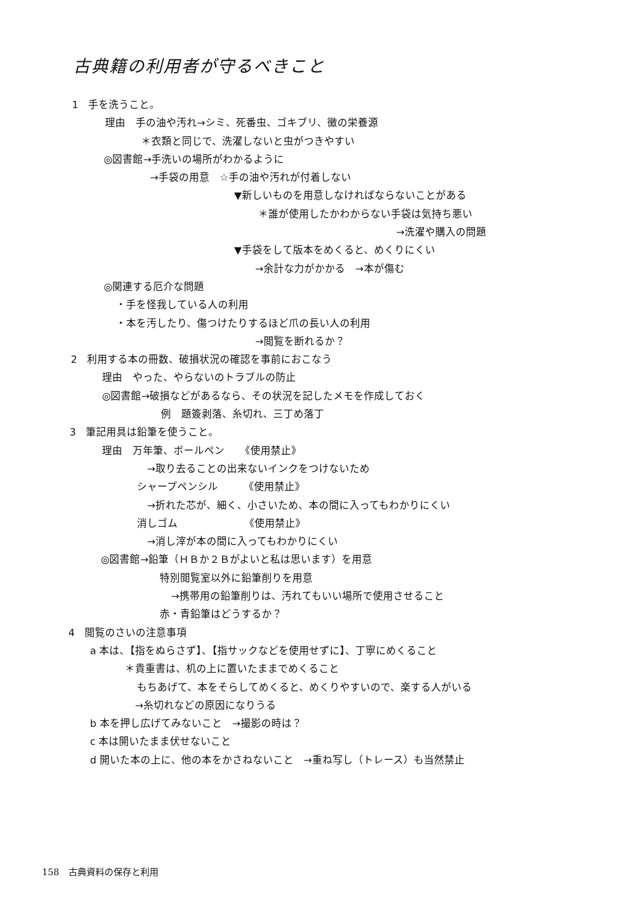古典籍の利用者が守るべきこと
1　手を洗うこと。
理由　手の油や汚れ→シミ、死番虫、ゴキブリ、黴の栄養源
＊衣類と同じで、洗濯しないと虫がつきやすい
◎図書館→手洗いの場所がわかるように
→手袋の用意　☆手の油や汚れが付着しない
▼新しいものを用意しなければならないことがある
＊誰が使用したかわからない手袋は気持ち悪い
→洗濯や購入の問題
▼手袋をして版本をめくると、めくりにくい
→余計な力がかかる　→本が傷む
◎関連する厄介な問題
・手を怪我している人の利用
・本を汚したり、傷つけたりするほど爪の長い人の利用
→閲覧を断れるか？
2　利用する本の冊数、破損状況の確認を事前におこなう
理由　やった、やらないのトラブルの防止
◎図書館→破損などがあるなら、その状況を記したメモを作成しておく
例　題簽剥落、糸切れ、三丁め落丁
3　筆記用具は鉛筆を使うこと。
理由　万年筆、ボールペン　　《使用禁止》
→取り去ることの出来ないインクをつけないため
シャープペンシル　　　《使用禁止》
→折れた芯が、細く、小さいため、本の間に入ってもわかりにくい
消しゴム　　　　　　　《使用禁止》
→消し滓が本の間に入ってもわかりにくい
◎図書館→鉛筆（ＨＢか２Ｂがよいと私は思います）を用意
特別閲覧室以外に鉛筆削りを用意
→携帯用の鉛筆削りは、汚れてもいい場所で使用させること
赤・青鉛筆はどうするか？
4　閲覧のさいの注意事項
a 本は、【指をぬらさず】、【指サックなどを使用せずに】、丁寧にめくること
＊貴重書は、机の上に置いたままでめくること
もちあげて、本をそらしてめくると、めくりやすいので、楽する人がいる
→糸切れなどの原因になりうる
b 本を押し広げてみないこと　→撮影の時は？
c 本は開いたまま伏せないこと
d 開いた本の上に、他の本をかさねないこと　→重ね写し（トレース）も当然禁止
158　古典資料の保存と利用